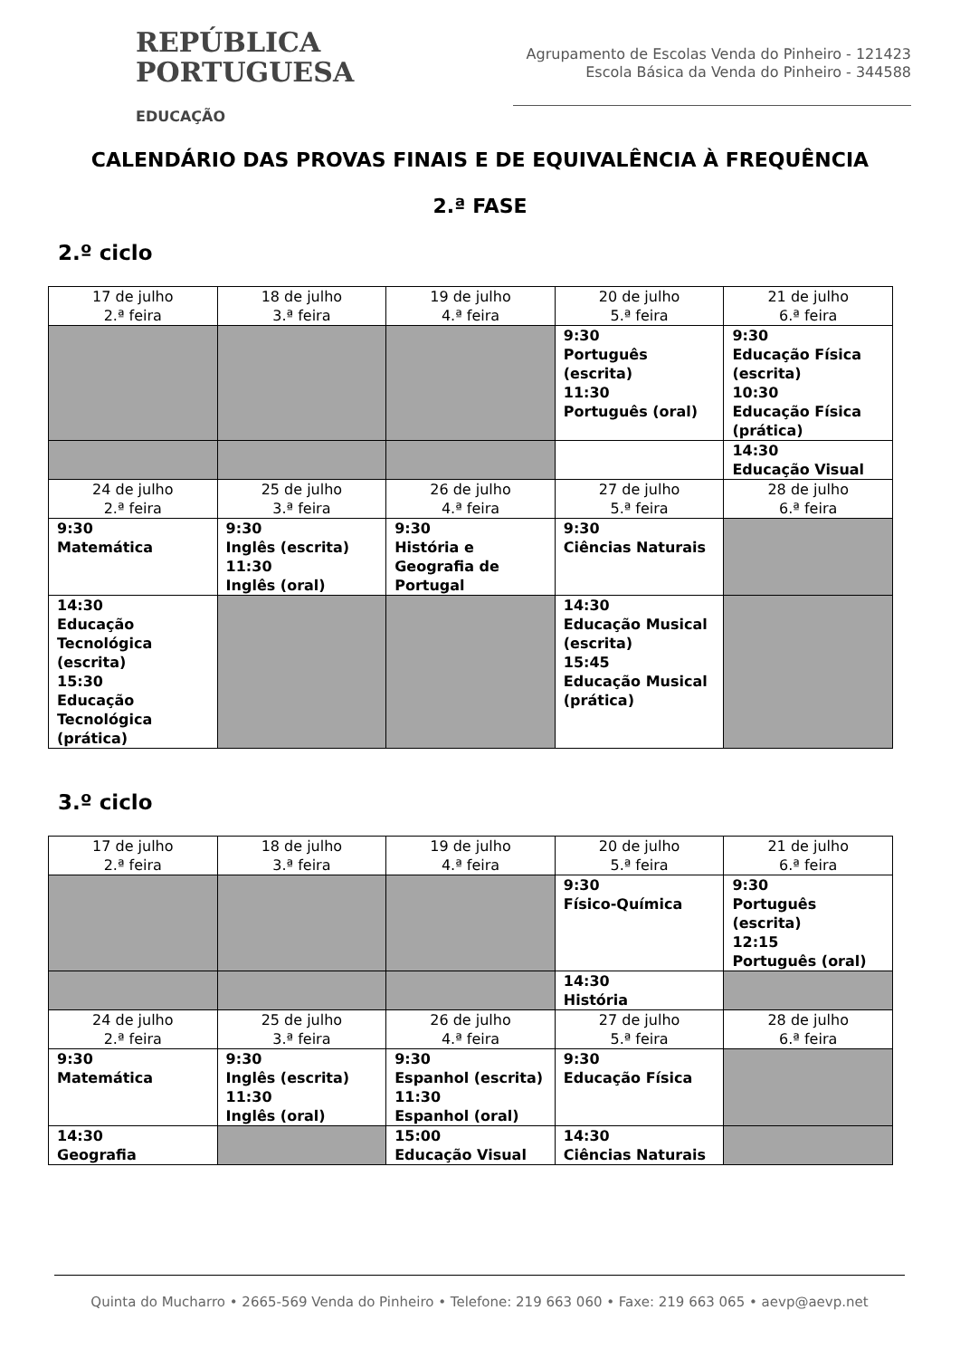REPÚBLICA
PORTUGUESA
EDUCAÇÃO
Agrupamento de Escolas Venda do Pinheiro - 121423
Escola Básica da Venda do Pinheiro - 344588
CALENDÁRIO DAS PROVAS FINAIS E DE EQUIVALÊNCIA À FREQUÊNCIA
2.ª FASE
2.º ciclo
| 17 de julho 2.ª feira | 18 de julho 3.ª feira | 19 de julho 4.ª feira | 20 de julho 5.ª feira | 21 de julho 6.ª feira |
| | | | 9:30 Português (escrita) 11:30 Português (oral) | 9:30 Educação Física (escrita) 10:30 Educação Física (prática) |
| | | | | 14:30 Educação Visual |
| 24 de julho 2.ª feira | 25 de julho 3.ª feira | 26 de julho 4.ª feira | 27 de julho 5.ª feira | 28 de julho 6.ª feira |
| 9:30 Matemática | 9:30 Inglês (escrita) 11:30 Inglês (oral) | 9:30 História e Geografia de Portugal | 9:30 Ciências Naturais | |
| 14:30 Educação Tecnológica (escrita) 15:30 Educação Tecnológica (prática) | | | 14:30 Educação Musical (escrita) 15:45 Educação Musical (prática) | |
3.º ciclo
| 17 de julho 2.ª feira | 18 de julho 3.ª feira | 19 de julho 4.ª feira | 20 de julho 5.ª feira | 21 de julho 6.ª feira |
| | | | 9:30 Físico-Química | 9:30 Português (escrita) 12:15 Português (oral) |
| | | | 14:30 História | |
| 24 de julho 2.ª feira | 25 de julho 3.ª feira | 26 de julho 4.ª feira | 27 de julho 5.ª feira | 28 de julho 6.ª feira |
| 9:30 Matemática | 9:30 Inglês (escrita) 11:30 Inglês (oral) | 9:30 Espanhol (escrita) 11:30 Espanhol (oral) | 9:30 Educação Física | |
| 14:30 Geografia | | 15:00 Educação Visual | 14:30 Ciências Naturais | |
Quinta do Mucharro • 2665-569 Venda do Pinheiro • Telefone: 219 663 060 • Faxe: 219 663 065 • aevp@aevp.net